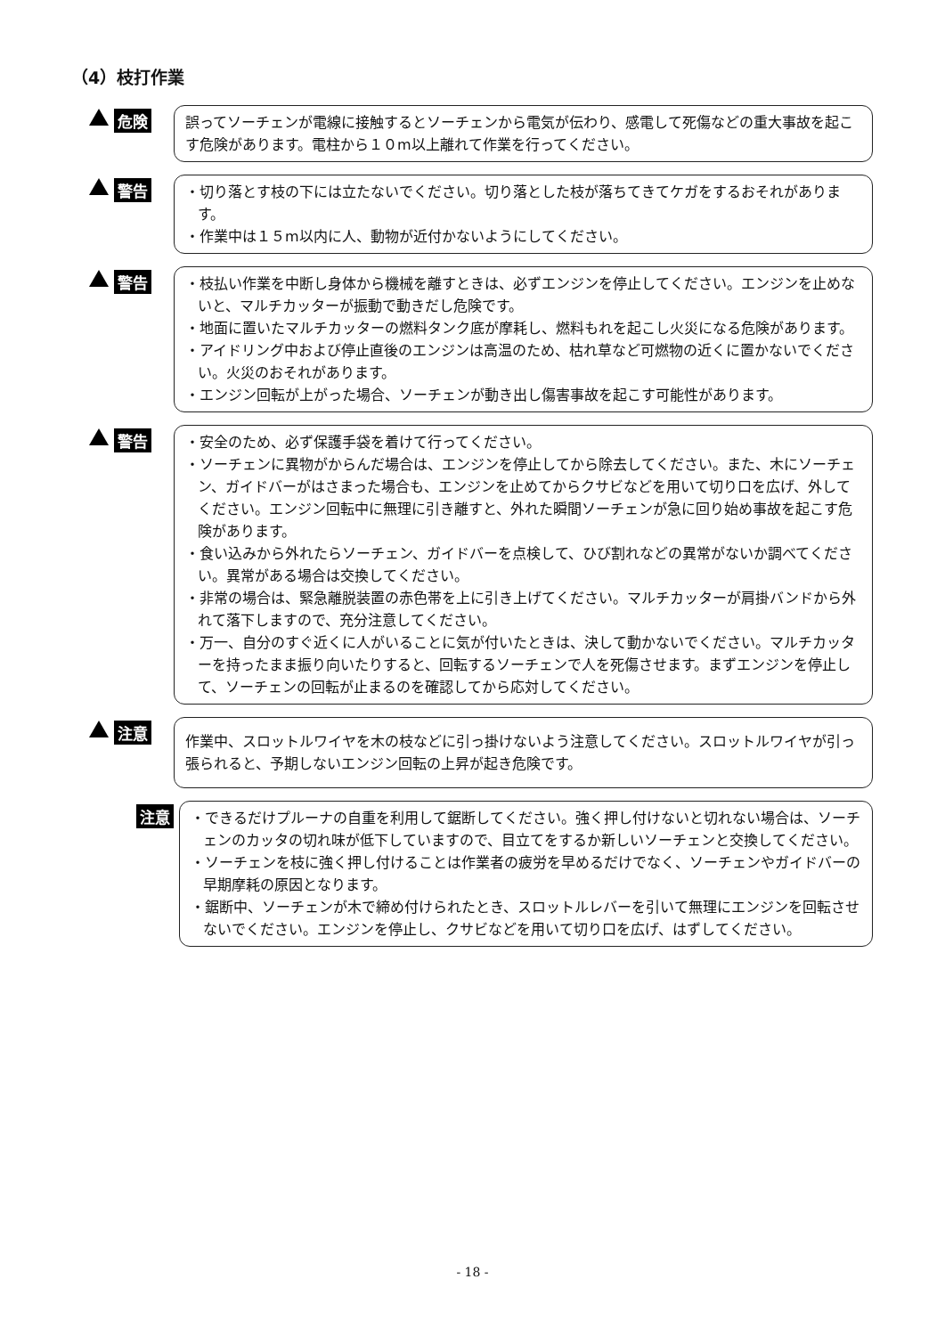（4）枝打作業
危険
誤ってソーチェンが電線に接触するとソーチェンから電気が伝わり、感電して死傷などの重大事故を起こす危険があります。電柱から１０m以上離れて作業を行ってください。
警告
・切り落とす枝の下には立たないでください。切り落とした枝が落ちてきてケガをするおそれがあります。
・作業中は１５m以内に人、動物が近付かないようにしてください。
警告
・枝払い作業を中断し身体から機械を離すときは、必ずエンジンを停止してください。エンジンを止めないと、マルチカッターが振動で動きだし危険です。
・地面に置いたマルチカッターの燃料タンク底が摩耗し、燃料もれを起こし火災になる危険があります。
・アイドリング中および停止直後のエンジンは高温のため、枯れ草など可燃物の近くに置かないでください。火災のおそれがあります。
・エンジン回転が上がった場合、ソーチェンが動き出し傷害事故を起こす可能性があります。
警告
・安全のため、必ず保護手袋を着けて行ってください。
・ソーチェンに異物がからんだ場合は、エンジンを停止してから除去してください。また、木にソーチェン、ガイドバーがはさまった場合も、エンジンを止めてからクサビなどを用いて切り口を広げ、外してください。エンジン回転中に無理に引き離すと、外れた瞬間ソーチェンが急に回り始め事故を起こす危険があります。
・食い込みから外れたらソーチェン、ガイドバーを点検して、ひび割れなどの異常がないか調べてください。異常がある場合は交換してください。
・非常の場合は、緊急離脱装置の赤色帯を上に引き上げてください。マルチカッターが肩掛バンドから外れて落下しますので、充分注意してください。
・万一、自分のすぐ近くに人がいることに気が付いたときは、決して動かないでください。マルチカッターを持ったまま振り向いたりすると、回転するソーチェンで人を死傷させます。まずエンジンを停止して、ソーチェンの回転が止まるのを確認してから応対してください。
注意
作業中、スロットルワイヤを木の枝などに引っ掛けないよう注意してください。スロットルワイヤが引っ張られると、予期しないエンジン回転の上昇が起き危険です。
注意
・できるだけプルーナの自重を利用して鋸断してください。強く押し付けないと切れない場合は、ソーチェンのカッタの切れ味が低下していますので、目立てをするか新しいソーチェンと交換してください。
・ソーチェンを枝に強く押し付けることは作業者の疲労を早めるだけでなく、ソーチェンやガイドバーの早期摩耗の原因となります。
・鋸断中、ソーチェンが木で締め付けられたとき、スロットルレバーを引いて無理にエンジンを回転させないでください。エンジンを停止し、クサビなどを用いて切り口を広げ、はずしてください。
- 18 -